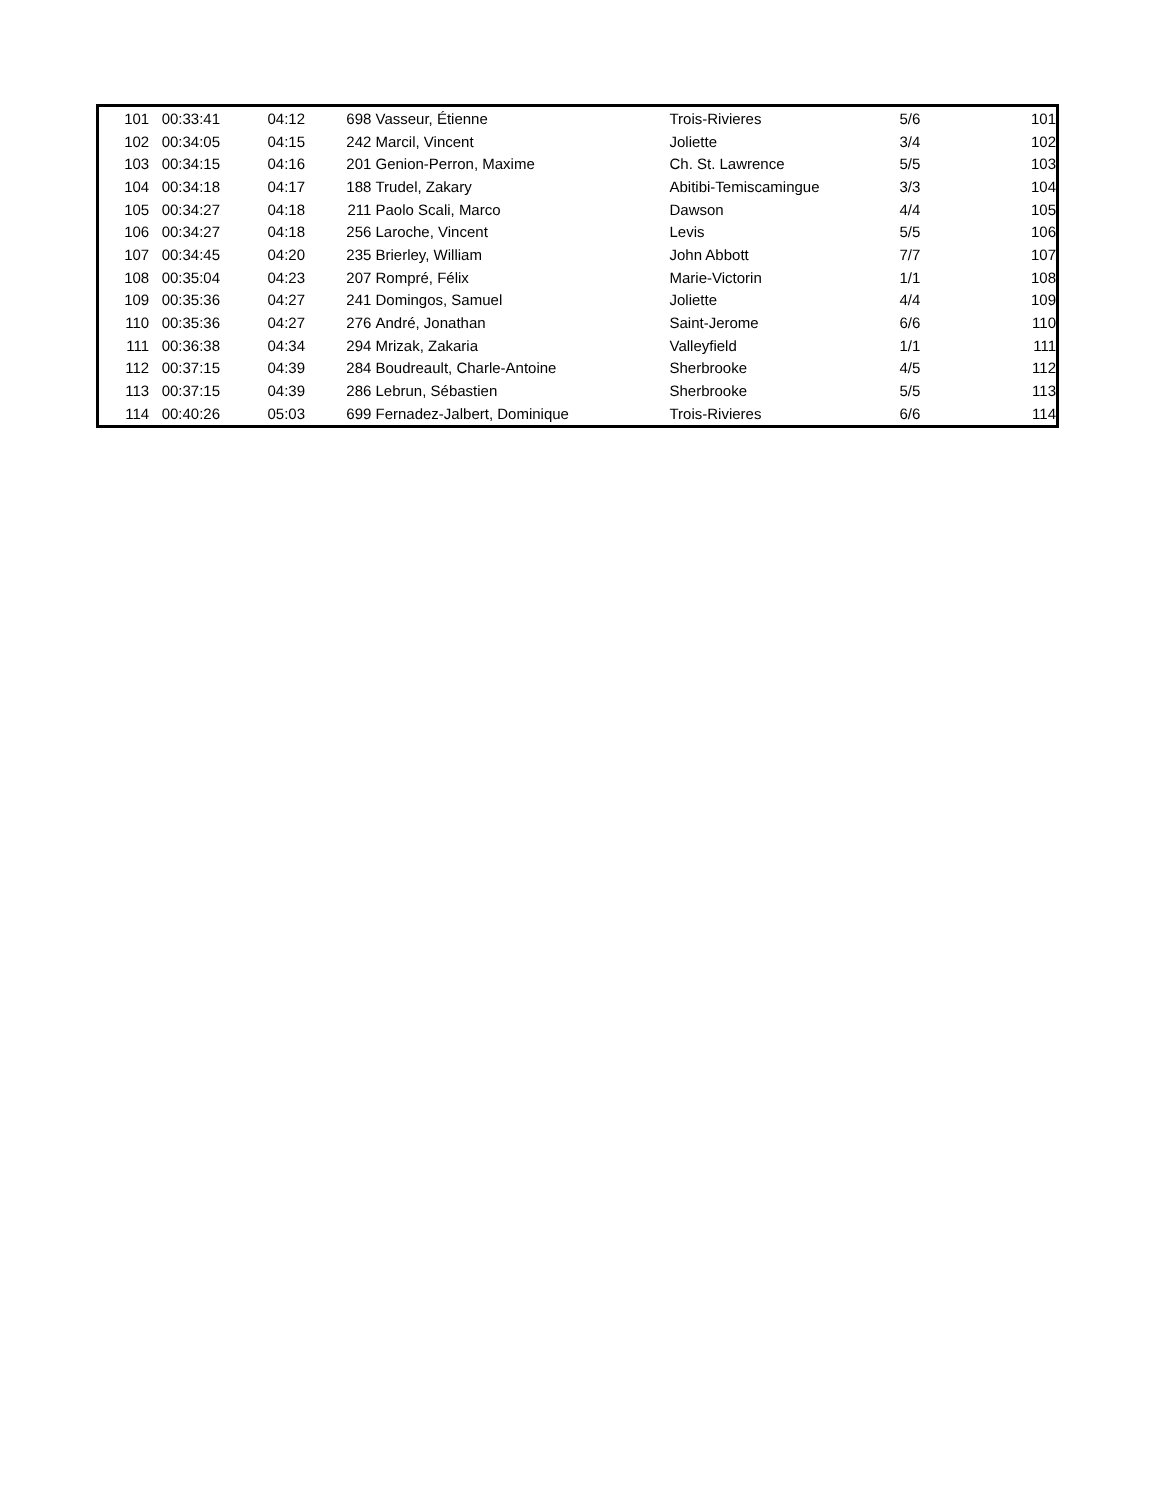| 101 | 00:33:41 | 04:12 | 698 | Vasseur, Étienne | Trois-Rivieres | 5/6 | 101 |
| 102 | 00:34:05 | 04:15 | 242 | Marcil, Vincent | Joliette | 3/4 | 102 |
| 103 | 00:34:15 | 04:16 | 201 | Genion-Perron, Maxime | Ch. St. Lawrence | 5/5 | 103 |
| 104 | 00:34:18 | 04:17 | 188 | Trudel, Zakary | Abitibi-Temiscamingue | 3/3 | 104 |
| 105 | 00:34:27 | 04:18 | 211 | Paolo Scali, Marco | Dawson | 4/4 | 105 |
| 106 | 00:34:27 | 04:18 | 256 | Laroche, Vincent | Levis | 5/5 | 106 |
| 107 | 00:34:45 | 04:20 | 235 | Brierley, William | John Abbott | 7/7 | 107 |
| 108 | 00:35:04 | 04:23 | 207 | Rompré, Félix | Marie-Victorin | 1/1 | 108 |
| 109 | 00:35:36 | 04:27 | 241 | Domingos, Samuel | Joliette | 4/4 | 109 |
| 110 | 00:35:36 | 04:27 | 276 | André, Jonathan | Saint-Jerome | 6/6 | 110 |
| 111 | 00:36:38 | 04:34 | 294 | Mrizak, Zakaria | Valleyfield | 1/1 | 111 |
| 112 | 00:37:15 | 04:39 | 284 | Boudreault, Charle-Antoine | Sherbrooke | 4/5 | 112 |
| 113 | 00:37:15 | 04:39 | 286 | Lebrun, Sébastien | Sherbrooke | 5/5 | 113 |
| 114 | 00:40:26 | 05:03 | 699 | Fernadez-Jalbert, Dominique | Trois-Rivieres | 6/6 | 114 |